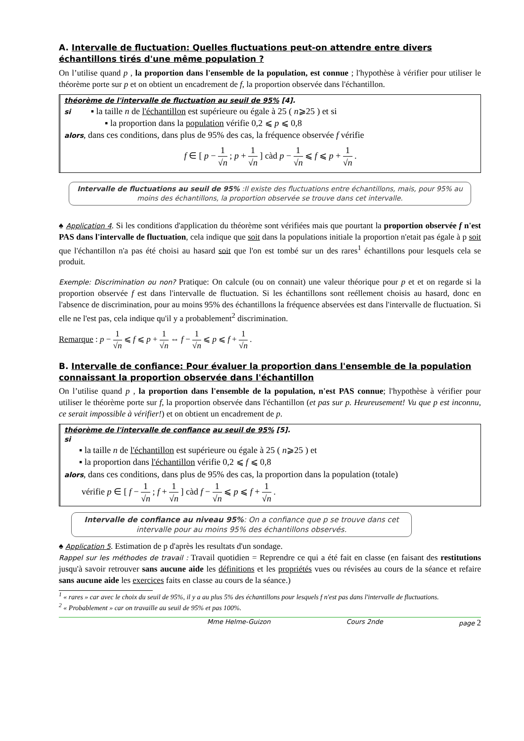A. Intervalle de fluctuation: Quelles fluctuations peut-on attendre entre divers échantillons tirés d'une même population ?
On l’utilise quand p , la proportion dans l'ensemble de la population, est connue ; l'hypothèse à vérifier pour utiliser le théorème porte sur p et on obtient un encadrement de f, la proportion observée dans l'échantillon.
théorème de l'intervalle de fluctuation au seuil de 95% [4].
si ▪ la taille n de l'échantillon est supérieure ou égale à 25 ( n⩾25 ) et si
▪ la proportion dans la population vérifie 0,2 ⩽ p ⩽ 0,8
alors, dans ces conditions, dans plus de 95% des cas, la fréquence observée f vérifie
f ∈ [ p − 1 √n ; p + 1 √n ] càd p − 1 √n ⩽ f ⩽ p + 1 √n .
Intervalle de fluctuations au seuil de 95% :Il existe des fluctuations entre échantillons, mais, pour 95% au moins des échantillons, la proportion observée se trouve dans cet intervalle.
♠ Application 4. Si les conditions d'application du théorème sont vérifiées mais que pourtant la proportion observée f n'est PAS dans l'intervalle de fluctuation, cela indique que soit dans la populations initiale la proportion n'etait pas égale à p soit que l'échantillon n'a pas été choisi au hasard soit que l'on est tombé sur un des rares<sup>1</sup> échantillons pour lesquels cela se produit.
Exemple: Discrimination ou non? Pratique: On calcule (ou on connait) une valeur théorique pour p et et on regarde si la proportion observée f est dans l'intervalle de fluctuation. Si les échantillons sont reéllement choisis au hasard, donc en l'absence de discrimination, pour au moins 95% des échantillons la fréquence abservées est dans l'intervalle de fluctuation. Si elle ne l'est pas, cela indique qu'il y a probablement<sup>2</sup> discrimination.
Remarque : p − 1 √n ⩽ f ⩽ p + 1 √n ⇔ f − 1 √n ⩽ p ⩽ f + 1 √n .
B. Intervalle de confiance: Pour évaluer la proportion dans l'ensemble de la population connaissant la proportion observée dans l'échantillon
On l’utilise quand p , la proportion dans l'ensemble de la population, n'est PAS connue; l'hypothèse à vérifier pour utiliser le théorème porte sur f, la proportion observée dans l'échantillon (et pas sur p. Heureusement! Vu que p est inconnu, ce serait impossible à vérifier!) et on obtient un encadrement de p.
théorème de l'intervalle de confiance au seuil de 95% [5].
si
▪ la taille n de l'échantillon est supérieure ou égale à 25 ( n⩾25 ) et
▪ la proportion dans l'échantillon vérifie 0,2 ⩽ f ⩽ 0,8
alors, dans ces conditions, dans plus de 95% des cas, la proportion dans la population (totale)
vérifie p ∈ [ f − 1 √n ; f + 1 √n ] càd f − 1 √n ⩽ p ⩽ f + 1 √n .
Intervalle de confiance au niveau 95%: On a confiance que p se trouve dans cet intervalle pour au moins 95% des échantillons observés.
♠ Application 5. Estimation de p d'après les resultats d'un sondage.
Rappel sur les méthodes de travail : Travail quotidien = Reprendre ce qui a été fait en classe (en faisant des restitutions jusqu'à savoir retrouver sans aucune aide les définitions et les propriétés vues ou révisées au cours de la séance et refaire sans aucune aide les exercices faits en classe au cours de la séance.)
<sup>1</sup> « rares » car avec le choix du seuil de 95%, il y a au plus 5% des échantillons pour lesquels f n'est pas dans l'intervalle de fluctuations.
<sup>2</sup> « Probablement » car on travaille au seuil de 95% et pas 100%.
Mme Helme-Guizon Cours 2nde page 2